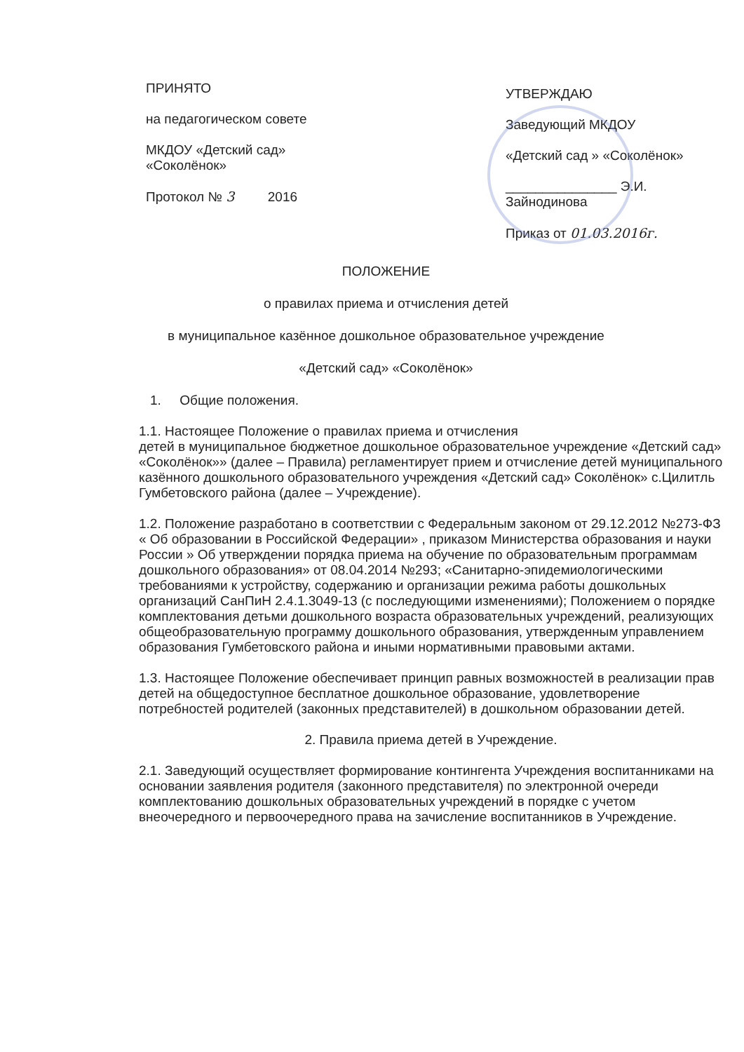ПРИНЯТО
на педагогическом совете
МКДОУ «Детский сад»
«Соколёнок»
Протокол № 3 2016
УТВЕРЖДАЮ
Заведующий МКДОУ
«Детский сад » «Соколёнок»
_______________ Э.И. Зайнодинова
Приказ от 01.03.2016г.
ПОЛОЖЕНИЕ
о правилах приема и отчисления детей
в муниципальное казённое дошкольное образовательное учреждение
«Детский сад» «Соколёнок»
1. Общие положения.
1.1. Настоящее Положение о правилах приема и отчисления
детей в муниципальное бюджетное дошкольное образовательное учреждение «Детский сад» «Соколёнок»» (далее – Правила) регламентирует прием и отчисление детей муниципального казённого дошкольного образовательного учреждения «Детский сад» Соколёнок» с.Цилитль Гумбетовского района (далее – Учреждение).
1.2. Положение разработано в соответствии с Федеральным законом от 29.12.2012 №273-ФЗ « Об образовании в Российской Федерации» , приказом Министерства образования и науки России » Об утверждении порядка приема на обучение по образовательным программам дошкольного образования» от 08.04.2014 №293; «Санитарно-эпидемиологическими требованиями к устройству, содержанию и организации режима работы дошкольных организаций СанПиН 2.4.1.3049-13 (с последующими изменениями); Положением о порядке комплектования детьми дошкольного возраста образовательных учреждений, реализующих общеобразовательную программу дошкольного образования, утвержденным управлением образования Гумбетовского района и иными нормативными правовыми актами.
1.3. Настоящее Положение обеспечивает принцип равных возможностей в реализации прав детей на общедоступное бесплатное дошкольное образование, удовлетворение потребностей родителей (законных представителей) в дошкольном образовании детей.
2. Правила приема детей в Учреждение.
2.1. Заведующий осуществляет формирование контингента Учреждения воспитанниками на основании заявления родителя (законного представителя) по электронной очереди комплектованию дошкольных образовательных учреждений в порядке с учетом внеочередного и первоочередного права на зачисление воспитанников в Учреждение.